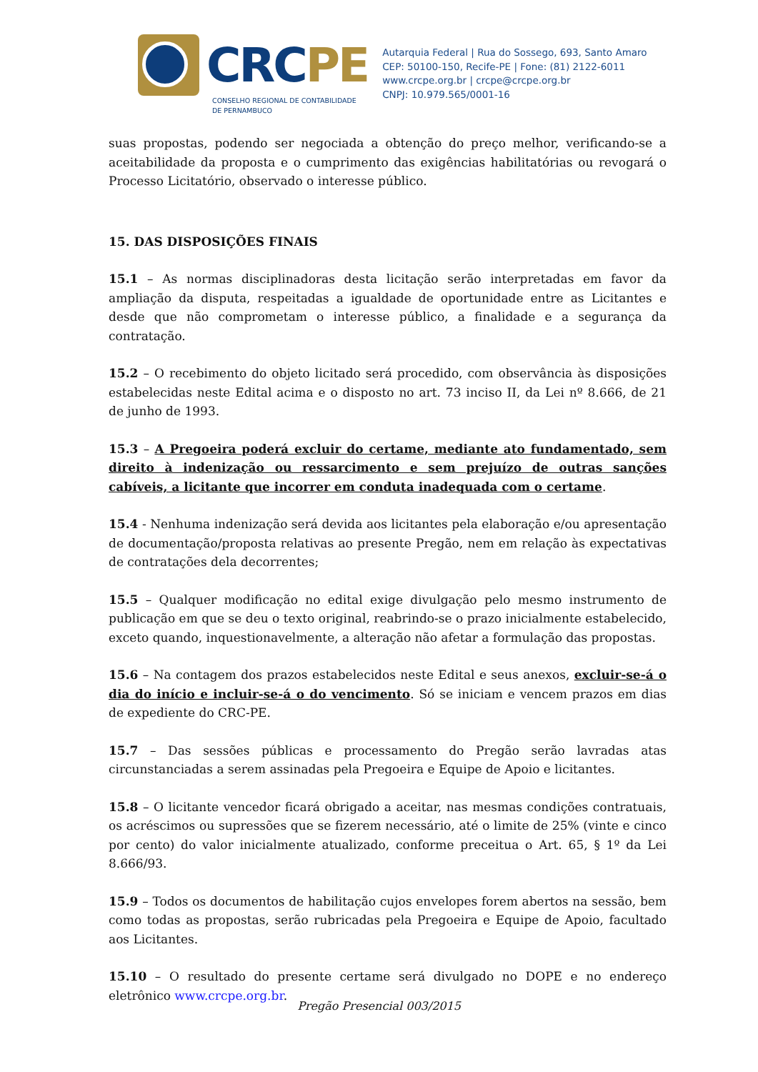CRCPE
CONSELHO REGIONAL DE CONTABILIDADE
DE PERNAMBUCO
Autarquia Federal | Rua do Sossego, 693, Santo Amaro
CEP: 50100-150, Recife-PE | Fone: (81) 2122-6011
www.crcpe.org.br | crcpe@crcpe.org.br
CNPJ: 10.979.565/0001-16
suas propostas, podendo ser negociada a obtenção do preço melhor, verificando-se a aceitabilidade da proposta e o cumprimento das exigências habilitatórias ou revogará o Processo Licitatório, observado o interesse público.
15. DAS DISPOSIÇÕES FINAIS
15.1 – As normas disciplinadoras desta licitação serão interpretadas em favor da ampliação da disputa, respeitadas a igualdade de oportunidade entre as Licitantes e desde que não comprometam o interesse público, a finalidade e a segurança da contratação.
15.2 – O recebimento do objeto licitado será procedido, com observância às disposições estabelecidas neste Edital acima e o disposto no art. 73 inciso II, da Lei nº 8.666, de 21 de junho de 1993.
15.3 – A Pregoeira poderá excluir do certame, mediante ato fundamentado, sem direito à indenização ou ressarcimento e sem prejuízo de outras sanções cabíveis, a licitante que incorrer em conduta inadequada com o certame.
15.4 - Nenhuma indenização será devida aos licitantes pela elaboração e/ou apresentação de documentação/proposta relativas ao presente Pregão, nem em relação às expectativas de contratações dela decorrentes;
15.5 – Qualquer modificação no edital exige divulgação pelo mesmo instrumento de publicação em que se deu o texto original, reabrindo-se o prazo inicialmente estabelecido, exceto quando, inquestionavelmente, a alteração não afetar a formulação das propostas.
15.6 – Na contagem dos prazos estabelecidos neste Edital e seus anexos, excluir-se-á o dia do início e incluir-se-á o do vencimento. Só se iniciam e vencem prazos em dias de expediente do CRC-PE.
15.7 – Das sessões públicas e processamento do Pregão serão lavradas atas circunstanciadas a serem assinadas pela Pregoeira e Equipe de Apoio e licitantes.
15.8 – O licitante vencedor ficará obrigado a aceitar, nas mesmas condições contratuais, os acréscimos ou supressões que se fizerem necessário, até o limite de 25% (vinte e cinco por cento) do valor inicialmente atualizado, conforme preceitua o Art. 65, § 1º da Lei 8.666/93.
15.9 – Todos os documentos de habilitação cujos envelopes forem abertos na sessão, bem como todas as propostas, serão rubricadas pela Pregoeira e Equipe de Apoio, facultado aos Licitantes.
15.10 – O resultado do presente certame será divulgado no DOPE e no endereço eletrônico www.crcpe.org.br.
Pregão Presencial 003/2015